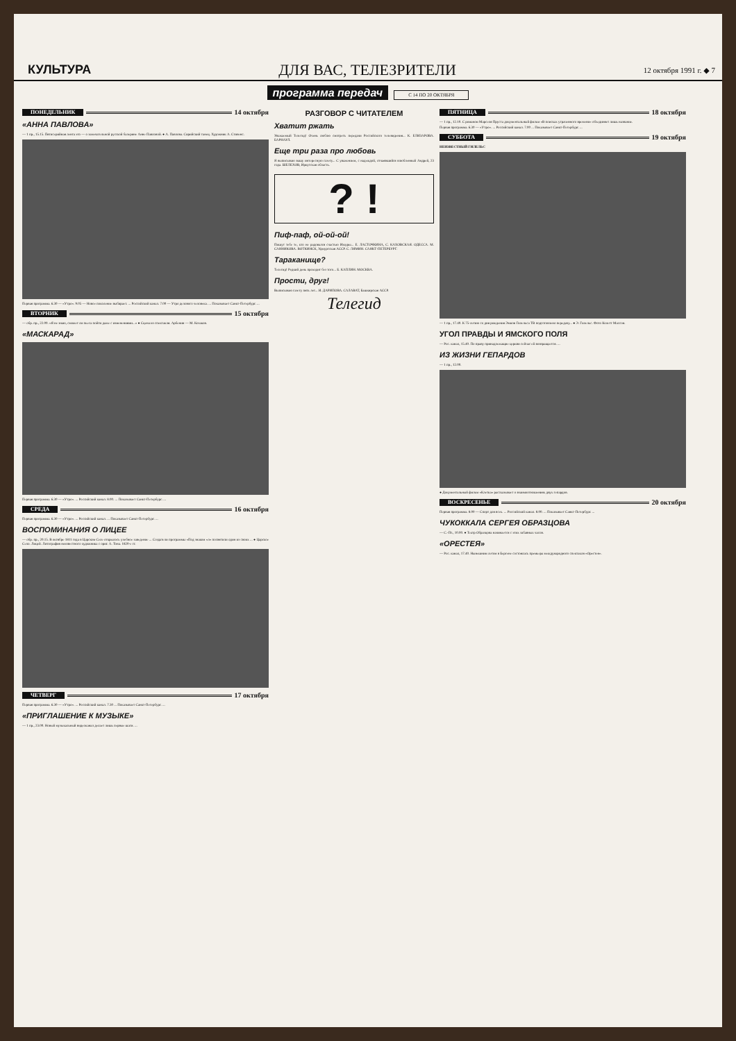КУЛЬТУРА
ДЛЯ ВАС, ТЕЛЕЗРИТЕЛИ
12 октября 1991 г. ◆ 7
программа передач С 14 ПО 20 ОКТЯБРЯ
ПОНЕДЕЛЬНИК 14 октября
«АННА ПАВЛОВА»
— 1 пр., 15.15. Пятисерийная лента это — о замечательной русской балерине Анне Павловой. ● А. Павлова. Сирийский танец. Художник А. Стивенс.
Первая программа. 6.30 — «Утро». 9.05 — Новое поколение выбирает. ... Российский канал. 7.00 — Утро делового человека. ... Показывает Санкт-Петербург. ...
ВТОРНИК 15 октября
— обр. пр., 22.00. «Я не знаю, сможет ли пьеса пойти даже с изменениями...» ● Сцена из спектакля. Арбенин — М. Козаков.
«МАСКАРАД»
Первая программа. 6.30 — «Утро». ... Российский канал. 8.00. ... Показывает Санкт-Петербург. ...
СРЕДА 16 октября
Первая программа. 6.30 — «Утро». ... Российский канал. ... Показывает Санкт-Петербург. ...
ВОСПОМИНАНИЯ О ЛИЦЕЕ
— обр. пр., 20.15. В октябре 1811 года в Царском Селе открылось учебное заведение ... Создатели программы «Под знаком «л» посвятили один из своих ... ● Царское Село. Лицей. Литография неизвестного художника с ориг. А. Тона. 1820-е гг.
ЧЕТВЕРГ 17 октября
Первая программа. 6.30 — «Утро». ... Российский канал. 7.30 ... Показывает Санкт-Петербург. ...
«ПРИГЛАШЕНИЕ К МУЗЫКЕ»
— 1 пр., 23.00. Новый музыкальный видеоканал делает лишь первые шаги. ...
РАЗГОВОР С ЧИТАТЕЛЕМ
Хватит ржать
Уважаемый Телегид! Очень люблю смотреть передачи Российского телевидения... К. ЕЛИЗАРОВА. БАРНАУЛ.
Еще три раза про любовь
Я выписываю вашу интересную газету... С уважением, с надеждой, отчаявшийся влюбленный Андрей, 23 года. ШЕЛЕХОВ, Иркутская область.
? !
Пиф-паф, ой-ой-ой!
Пишут тебе те, кто не радовался счастью Изауры... Е. ЛАСТОЧКИНА, С. КАХОВСКАЯ. ОДЕССА. М. САННИКОВА. ВОТКИНСК, Удмуртская АССР. С. ЛЯМИН. САНКТ-ПЕТЕРБУРГ.
Тараканище?
Телегид! Редкий день проходит без того... Б. КАПЛИН. МОСКВА.
Прости, друг!
Выписываю газету пять лет... И. ДАРИПОВА. САЛАВАТ, Башкирская АССР.
Телегид
ПЯТНИЦА 18 октября
— 1 пр., 12.10. С романом Марселя Пруста документальный фильм «В поисках утраченного времени» объединяет лишь название.
Первая программа. 6.30 — «Утро». ... Российский канал. 7.00 ... Показывает Санкт-Петербург. ...
СУББОТА 19 октября
НЕИЗВЕСТНЫЙ ГИЛЕЛЬС
— 1 пр., 17.40. К 75-летию со дня рождения Эмиля Гилельса ТВ подготовлено передачу... ● Э. Гилельс. Фото Колетт Массон.
УГОЛ ПРАВДЫ И ЯМСКОГО ПОЛЯ
— Рос. канал, 15.40. По праву принадлежащие церкви сейчас ей возвращается. ...
ИЗ ЖИЗНИ ГЕПАРДОВ
— 1 пр., 12.00.
● Документальный фильм «Клетка» рассказывает о взаимоотношениях двух гепардов.
ВОСКРЕСЕНЬЕ 20 октября
Первая программа. 8.00 — Спорт для всех. ... Российский канал. 8.00. ... Показывает Санкт-Петербург. ...
ЧУКОККАЛА СЕРГЕЯ ОБРАЗЦОВА
— С.-Пт., 10.00. ● Театр Образцова начинается с этих забавных часов.
«ОРЕСТЕЯ»
— Рос. канал, 17.40. Нынешним летом в Бергене состоялась премьера международного спектакля «Орестея».